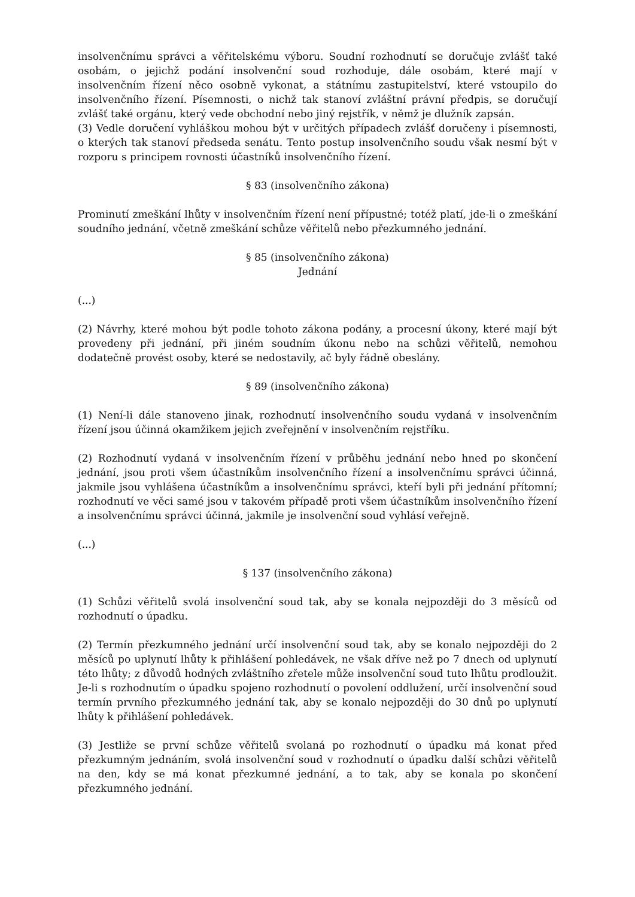insolvenčnímu správci a věřitelskému výboru. Soudní rozhodnutí se doručuje zvlášť také osobám, o jejichž podání insolvenční soud rozhoduje, dále osobám, které mají v insolvenčním řízení něco osobně vykonat, a státnímu zastupitelství, které vstoupilo do insolvenčního řízení. Písemnosti, o nichž tak stanoví zvláštní právní předpis, se doručují zvlášť také orgánu, který vede obchodní nebo jiný rejstřík, v němž je dlužník zapsán.
(3) Vedle doručení vyhláškou mohou být v určitých případech zvlášť doručeny i písemnosti, o kterých tak stanoví předseda senátu. Tento postup insolvenčního soudu však nesmí být v rozporu s principem rovnosti účastníků insolvenčního řízení.
§ 83 (insolvenčního zákona)
Prominutí zmeškání lhůty v insolvenčním řízení není přípustné; totéž platí, jde-li o zmeškání soudního jednání, včetně zmeškání schůze věřitelů nebo přezkumného jednání.
§ 85 (insolvenčního zákona)
Jednání
(...)
(2) Návrhy, které mohou být podle tohoto zákona podány, a procesní úkony, které mají být provedeny při jednání, při jiném soudním úkonu nebo na schůzi věřitelů, nemohou dodatečně provést osoby, které se nedostavily, ač byly řádně obeslány.
§ 89 (insolvenčního zákona)
(1) Není-li dále stanoveno jinak, rozhodnutí insolvenčního soudu vydaná v insolvenčním řízení jsou účinná okamžikem jejich zveřejnění v insolvenčním rejstříku.
(2) Rozhodnutí vydaná v insolvenčním řízení v průběhu jednání nebo hned po skončení jednání, jsou proti všem účastníkům insolvenčního řízení a insolvenčnímu správci účinná, jakmile jsou vyhlášena účastníkům a insolvenčnímu správci, kteří byli při jednání přítomní; rozhodnutí ve věci samé jsou v takovém případě proti všem účastníkům insolvenčního řízení a insolvenčnímu správci účinná, jakmile je insolvenční soud vyhlásí veřejně.
(...)
§ 137 (insolvenčního zákona)
(1) Schůzi věřitelů svolá insolvenční soud tak, aby se konala nejpozději do 3 měsíců od rozhodnutí o úpadku.
(2) Termín přezkumného jednání určí insolvenční soud tak, aby se konalo nejpozději do 2 měsíců po uplynutí lhůty k přihlášení pohledávek, ne však dříve než po 7 dnech od uplynutí této lhůty; z důvodů hodných zvláštního zřetele může insolvenční soud tuto lhůtu prodloužit. Je-li s rozhodnutím o úpadku spojeno rozhodnutí o povolení oddlužení, určí insolvenční soud termín prvního přezkumného jednání tak, aby se konalo nejpozději do 30 dnů po uplynutí lhůty k přihlášení pohledávek.
(3) Jestliže se první schůze věřitelů svolaná po rozhodnutí o úpadku má konat před přezkumným jednáním, svolá insolvenční soud v rozhodnutí o úpadku další schůzi věřitelů na den, kdy se má konat přezkumné jednání, a to tak, aby se konala po skončení přezkumného jednání.